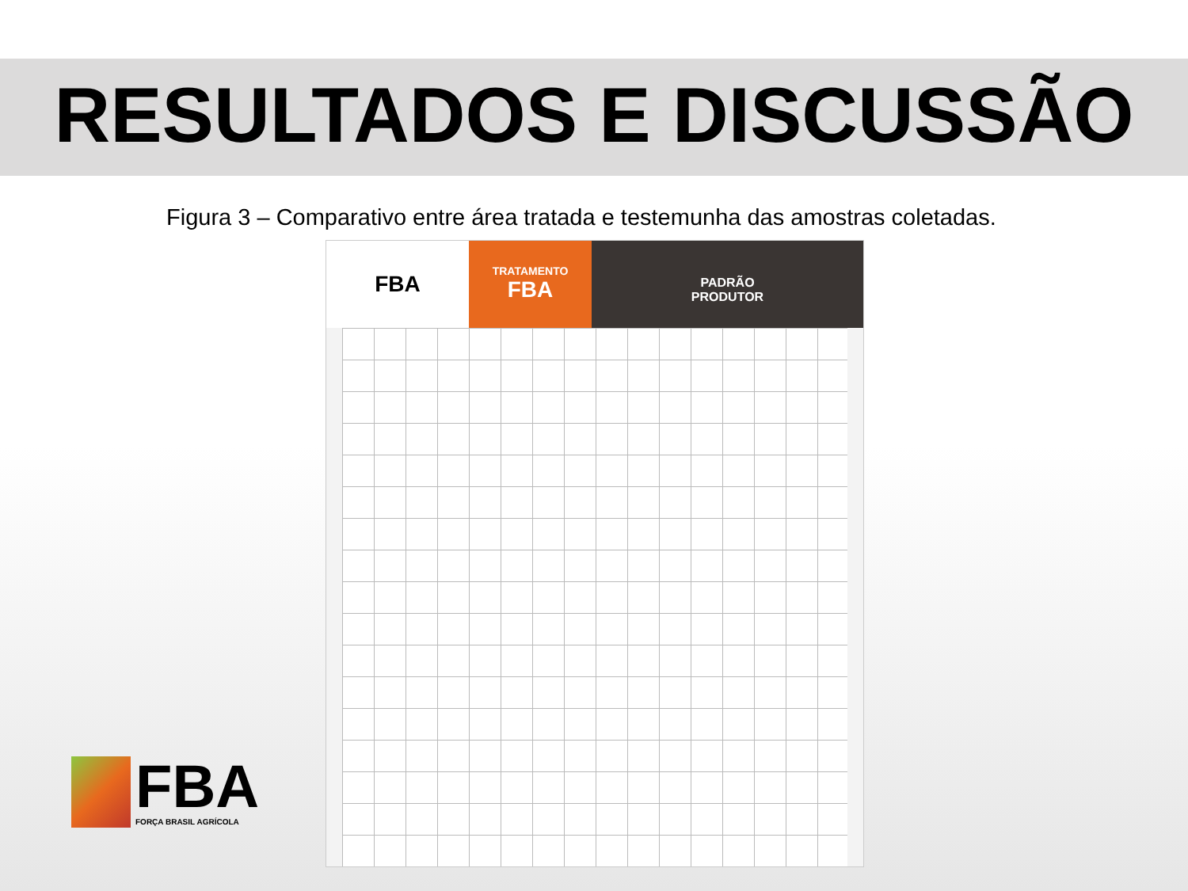RESULTADOS E DISCUSSÃO
Figura 3 – Comparativo entre área tratada e testemunha das amostras coletadas.
FBA
TRATAMENTO
FBA
PADRÃO
PRODUTOR
FBA
FORÇA BRASIL AGRÍCOLA